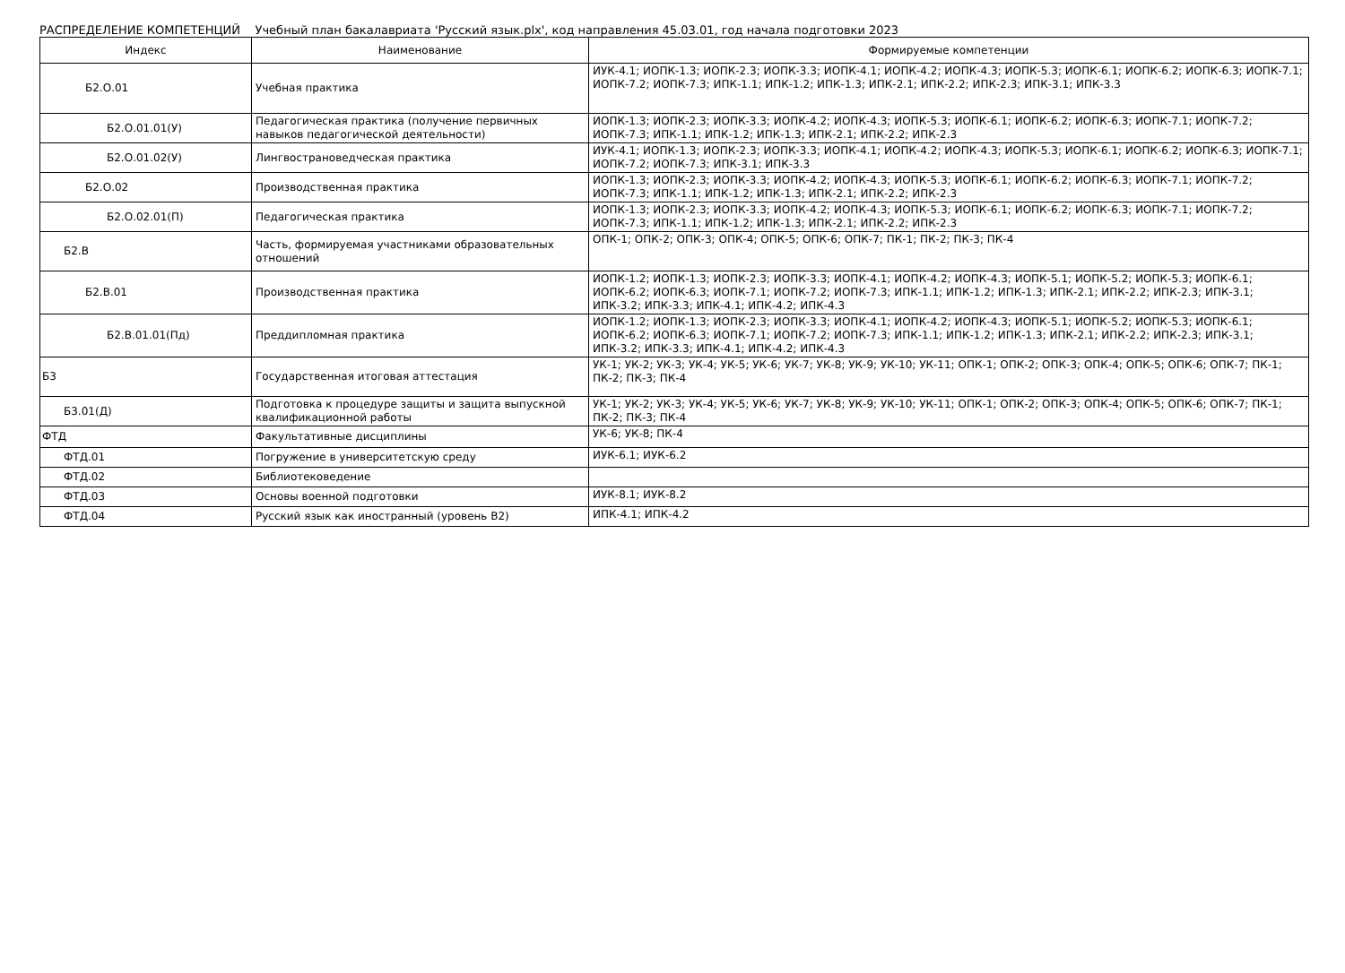РАСПРЕДЕЛЕНИЕ КОМПЕТЕНЦИЙ Учебный план бакалавриата 'Русский язык.plx', код направления 45.03.01, год начала подготовки 2023
| Индекс | Наименование | Формируемые компетенции |
| --- | --- | --- |
| Б2.О.01 | Учебная практика | ИУК-4.1; ИОПК-1.3; ИОПК-2.3; ИОПК-3.3; ИОПК-4.1; ИОПК-4.2; ИОПК-4.3; ИОПК-5.3; ИОПК-6.1; ИОПК-6.2; ИОПК-6.3; ИОПК-7.1; ИОПК-7.2; ИОПК-7.3; ИПК-1.1; ИПК-1.2; ИПК-1.3; ИПК-2.1; ИПК-2.2; ИПК-2.3; ИПК-3.1; ИПК-3.3 |
| Б2.О.01.01(У) | Педагогическая практика (получение первичных навыков педагогической деятельности) | ИОПК-1.3; ИОПК-2.3; ИОПК-3.3; ИОПК-4.2; ИОПК-4.3; ИОПК-5.3; ИОПК-6.1; ИОПК-6.2; ИОПК-6.3; ИОПК-7.1; ИОПК-7.2; ИОПК-7.3; ИПК-1.1; ИПК-1.2; ИПК-1.3; ИПК-2.1; ИПК-2.2; ИПК-2.3 |
| Б2.О.01.02(У) | Лингвострановедческая практика | ИУК-4.1; ИОПК-1.3; ИОПК-2.3; ИОПК-3.3; ИОПК-4.1; ИОПК-4.2; ИОПК-4.3; ИОПК-5.3; ИОПК-6.1; ИОПК-6.2; ИОПК-6.3; ИОПК-7.1; ИОПК-7.2; ИОПК-7.3; ИПК-3.1; ИПК-3.3 |
| Б2.О.02 | Производственная практика | ИОПК-1.3; ИОПК-2.3; ИОПК-3.3; ИОПК-4.2; ИОПК-4.3; ИОПК-5.3; ИОПК-6.1; ИОПК-6.2; ИОПК-6.3; ИОПК-7.1; ИОПК-7.2; ИОПК-7.3; ИПК-1.1; ИПК-1.2; ИПК-1.3; ИПК-2.1; ИПК-2.2; ИПК-2.3 |
| Б2.О.02.01(П) | Педагогическая практика | ИОПК-1.3; ИОПК-2.3; ИОПК-3.3; ИОПК-4.2; ИОПК-4.3; ИОПК-5.3; ИОПК-6.1; ИОПК-6.2; ИОПК-6.3; ИОПК-7.1; ИОПК-7.2; ИОПК-7.3; ИПК-1.1; ИПК-1.2; ИПК-1.3; ИПК-2.1; ИПК-2.2; ИПК-2.3 |
| Б2.В | Часть, формируемая участниками образовательных отношений | ОПК-1; ОПК-2; ОПК-3; ОПК-4; ОПК-5; ОПК-6; ОПК-7; ПК-1; ПК-2; ПК-3; ПК-4 |
| Б2.В.01 | Производственная практика | ИОПК-1.2; ИОПК-1.3; ИОПК-2.3; ИОПК-3.3; ИОПК-4.1; ИОПК-4.2; ИОПК-4.3; ИОПК-5.1; ИОПК-5.2; ИОПК-5.3; ИОПК-6.1; ИОПК-6.2; ИОПК-6.3; ИОПК-7.1; ИОПК-7.2; ИОПК-7.3; ИПК-1.1; ИПК-1.2; ИПК-1.3; ИПК-2.1; ИПК-2.2; ИПК-2.3; ИПК-3.1; ИПК-3.2; ИПК-3.3; ИПК-4.1; ИПК-4.2; ИПК-4.3 |
| Б2.В.01.01(Пд) | Преддипломная практика | ИОПК-1.2; ИОПК-1.3; ИОПК-2.3; ИОПК-3.3; ИОПК-4.1; ИОПК-4.2; ИОПК-4.3; ИОПК-5.1; ИОПК-5.2; ИОПК-5.3; ИОПК-6.1; ИОПК-6.2; ИОПК-6.3; ИОПК-7.1; ИОПК-7.2; ИОПК-7.3; ИПК-1.1; ИПК-1.2; ИПК-1.3; ИПК-2.1; ИПК-2.2; ИПК-2.3; ИПК-3.1; ИПК-3.2; ИПК-3.3; ИПК-4.1; ИПК-4.2; ИПК-4.3 |
| Б3 | Государственная итоговая аттестация | УК-1; УК-2; УК-3; УК-4; УК-5; УК-6; УК-7; УК-8; УК-9; УК-10; УК-11; ОПК-1; ОПК-2; ОПК-3; ОПК-4; ОПК-5; ОПК-6; ОПК-7; ПК-1; ПК-2; ПК-3; ПК-4 |
| Б3.01(Д) | Подготовка к процедуре защиты и защита выпускной квалификационной работы | УК-1; УК-2; УК-3; УК-4; УК-5; УК-6; УК-7; УК-8; УК-9; УК-10; УК-11; ОПК-1; ОПК-2; ОПК-3; ОПК-4; ОПК-5; ОПК-6; ОПК-7; ПК-1; ПК-2; ПК-3; ПК-4 |
| ФТД | Факультативные дисциплины | УК-6; УК-8; ПК-4 |
| ФТД.01 | Погружение в университетскую среду | ИУК-6.1; ИУК-6.2 |
| ФТД.02 | Библиотековедение | |
| ФТД.03 | Основы военной подготовки | ИУК-8.1; ИУК-8.2 |
| ФТД.04 | Русский язык как иностранный (уровень В2) | ИПК-4.1; ИПК-4.2 |